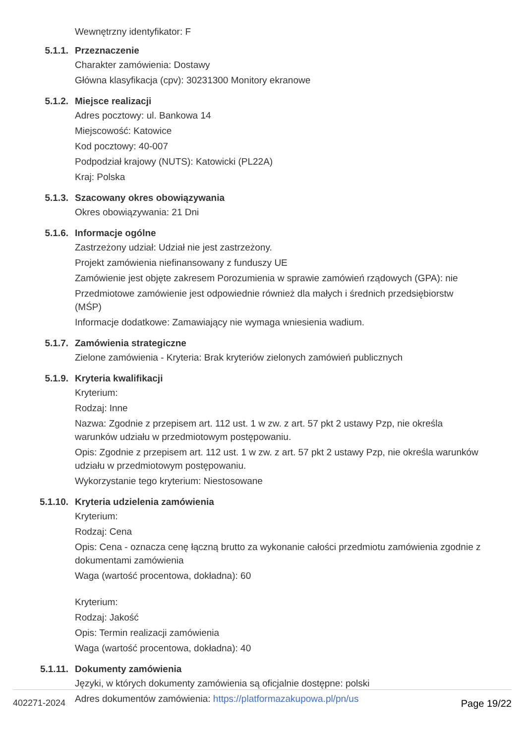Wewnętrzny identyfikator: F
5.1.1. Przeznaczenie
Charakter zamówienia: Dostawy
Główna klasyfikacja (cpv): 30231300 Monitory ekranowe
5.1.2. Miejsce realizacji
Adres pocztowy: ul. Bankowa 14
Miejscowość: Katowice
Kod pocztowy: 40-007
Podpodział krajowy (NUTS): Katowicki (PL22A)
Kraj: Polska
5.1.3. Szacowany okres obowiązywania
Okres obowiązywania: 21 Dni
5.1.6. Informacje ogólne
Zastrzeżony udział: Udział nie jest zastrzeżony.
Projekt zamówienia niefinansowany z funduszy UE
Zamówienie jest objęte zakresem Porozumienia w sprawie zamówień rządowych (GPA): nie
Przedmiotowe zamówienie jest odpowiednie również dla małych i średnich przedsiębiorstw (MŚP)
Informacje dodatkowe: Zamawiający nie wymaga wniesienia wadium.
5.1.7. Zamówienia strategiczne
Zielone zamówienia - Kryteria: Brak kryteriów zielonych zamówień publicznych
5.1.9. Kryteria kwalifikacji
Kryterium:
Rodzaj: Inne
Nazwa: Zgodnie z przepisem art. 112 ust. 1 w zw. z art. 57 pkt 2 ustawy Pzp, nie określa warunków udziału w przedmiotowym postępowaniu.
Opis: Zgodnie z przepisem art. 112 ust. 1 w zw. z art. 57 pkt 2 ustawy Pzp, nie określa warunków udziału w przedmiotowym postępowaniu.
Wykorzystanie tego kryterium: Niestosowane
5.1.10. Kryteria udzielenia zamówienia
Kryterium:
Rodzaj: Cena
Opis: Cena - oznacza cenę łączną brutto za wykonanie całości przedmiotu zamówienia zgodnie z dokumentami zamówienia
Waga (wartość procentowa, dokładna): 60
Kryterium:
Rodzaj: Jakość
Opis: Termin realizacji zamówienia
Waga (wartość procentowa, dokładna): 40
5.1.11. Dokumenty zamówienia
Języki, w których dokumenty zamówienia są oficjalnie dostępne: polski
Adres dokumentów zamówienia: https://platformazakupowa.pl/pn/us
402271-2024 Page 19/22